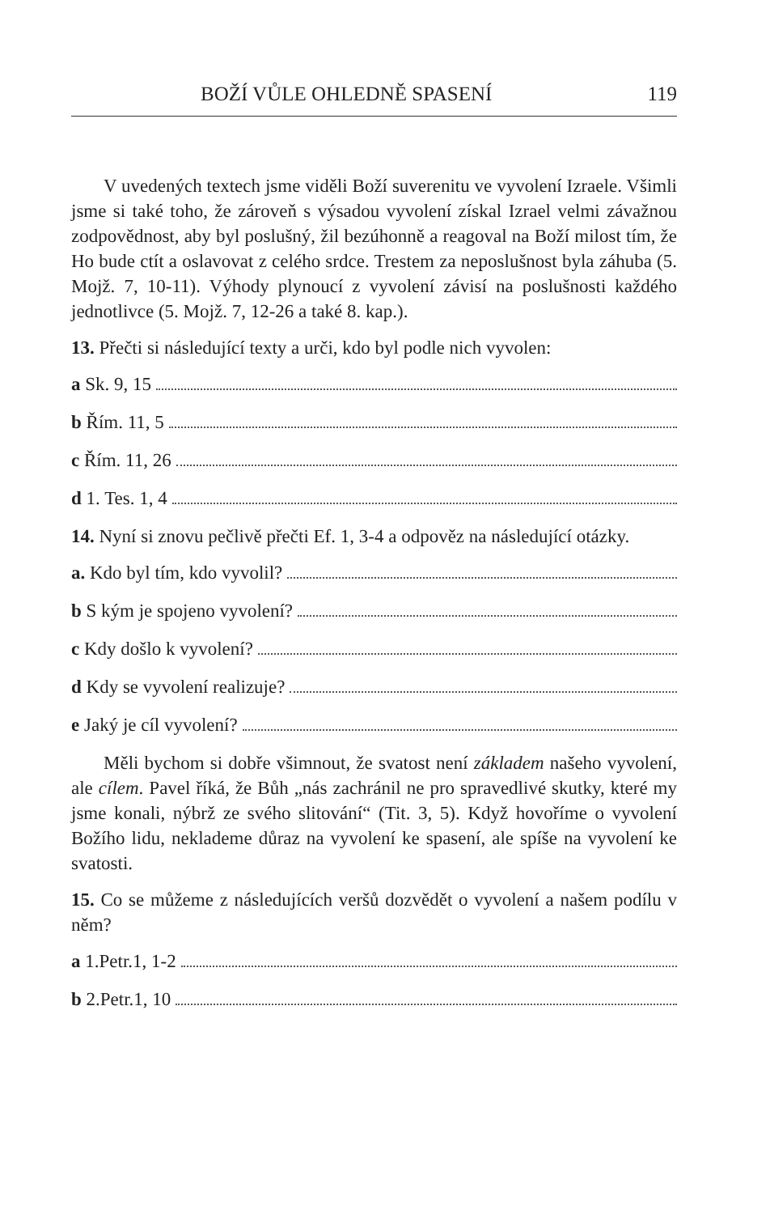BOŽÍ VŮLE OHLEDNĚ SPASENÍ 119
V uvedených textech jsme viděli Boží suverenitu ve vyvolení Izraele. Všimli jsme si také toho, že zároveň s výsadou vyvolení získal Izrael velmi závažnou zodpovědnost, aby byl poslušný, žil bezúhonně a reagoval na Boží milost tím, že Ho bude ctít a oslavovat z celého srdce. Trestem za neposlušnost byla záhuba (5. Mojž. 7, 10-11). Výhody plynoucí z vyvolení závisí na poslušnosti každého jednotlivce (5. Mojž. 7, 12-26 a také 8. kap.).
13. Přečti si následující texty a urči, kdo byl podle nich vyvolen:
a Sk. 9, 15
b Řím. 11, 5
c Řím. 11, 26
d 1. Tes. 1, 4
14. Nyní si znovu pečlivě přečti Ef. 1, 3-4 a odpověz na následující otázky.
a. Kdo byl tím, kdo vyvolil?
b S kým je spojeno vyvolení?
c Kdy došlo k vyvolení?
d Kdy se vyvolení realizuje?
e Jaký je cíl vyvolení?
Měli bychom si dobře všimnout, že svatost není základem našeho vyvolení, ale cílem. Pavel říká, že Bůh „nás zachránil ne pro spravedlivé skutky, které my jsme konali, nýbrž ze svého slitování“ (Tit. 3, 5). Když hovoříme o vyvolení Božího lidu, neklademe důraz na vyvolení ke spasení, ale spíše na vyvolení ke svatosti.
15. Co se můžeme z následujících veršů dozvědět o vyvolení a našem podílu v něm?
a 1.Petr.1, 1-2
b 2.Petr.1, 10